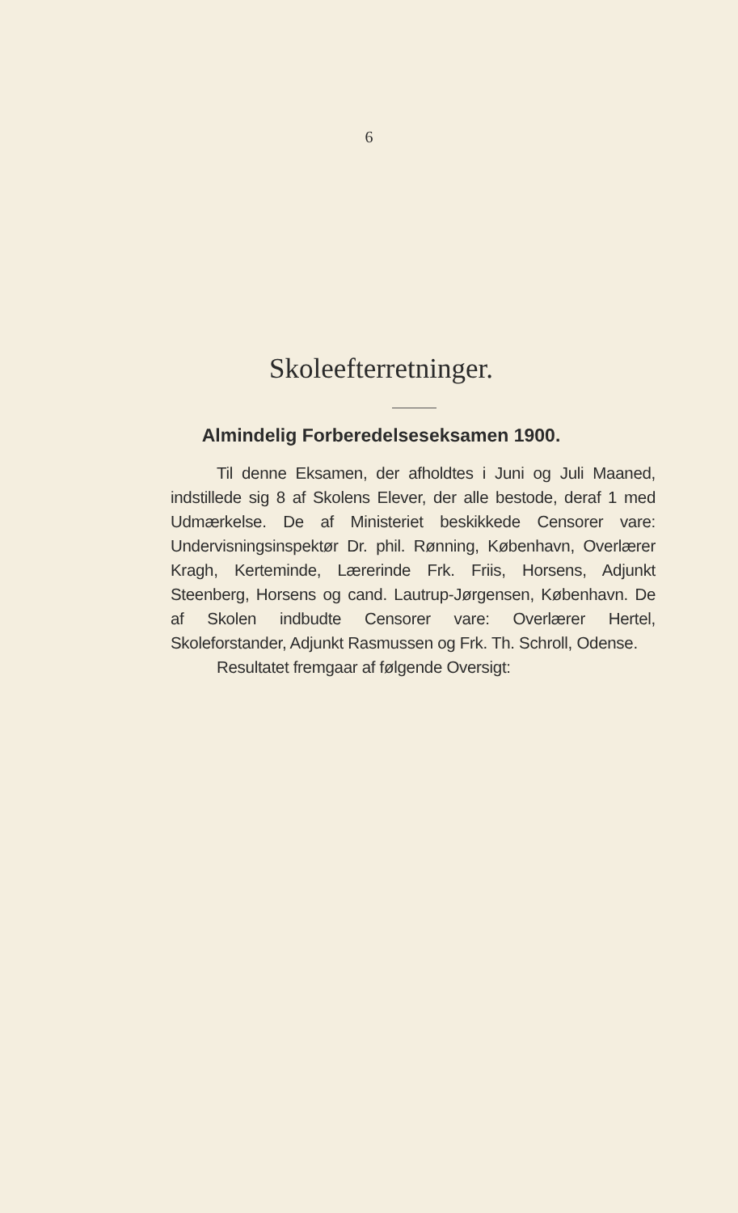6
Skoleefterretninger.
Almindelig Forberedelseseksamen 1900.
Til denne Eksamen, der afholdtes i Juni og Juli Maaned, indstillede sig 8 af Skolens Elever, der alle bestode, deraf 1 med Udmærkelse. De af Ministeriet beskikkede Censorer vare: Undervisningsinspektør Dr. phil. Rønning, København, Overlærer Kragh, Kerteminde, Lærerinde Frk. Friis, Horsens, Adjunkt Steenberg, Horsens og cand. Lautrup-Jørgensen, København. De af Skolen indbudte Censorer vare: Overlærer Hertel, Skoleforstander, Adjunkt Rasmussen og Frk. Th. Schroll, Odense.
Resultatet fremgaar af følgende Oversigt: